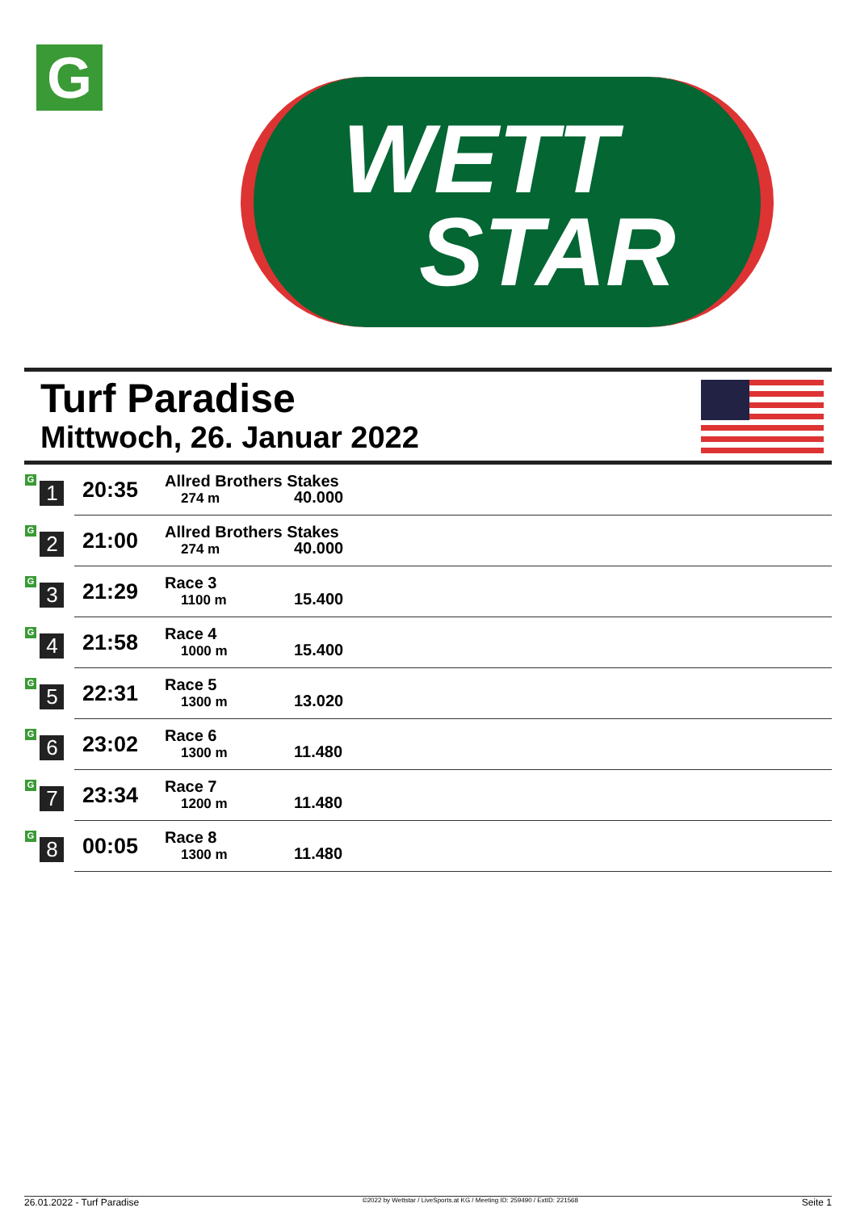G
WETT
STAR
Turf Paradise
Mittwoch, 26. Januar 2022
| G 1 | 20:35 | Allred Brothers Stakes 274 m 40.000 |
| G 2 | 21:00 | Allred Brothers Stakes 274 m 40.000 |
| G 3 | 21:29 | Race 3 1100 m 15.400 |
| G 4 | 21:58 | Race 4 1000 m 15.400 |
| G 5 | 22:31 | Race 5 1300 m 13.020 |
| G 6 | 23:02 | Race 6 1300 m 11.480 |
| G 7 | 23:34 | Race 7 1200 m 11.480 |
| G 8 | 00:05 | Race 8 1300 m 11.480 |
26.01.2022 - Turf Paradise ©2022 by Wettstar / LiveSports.at KG / Meeting ID: 259490 / ExtID: 221568 Seite 1